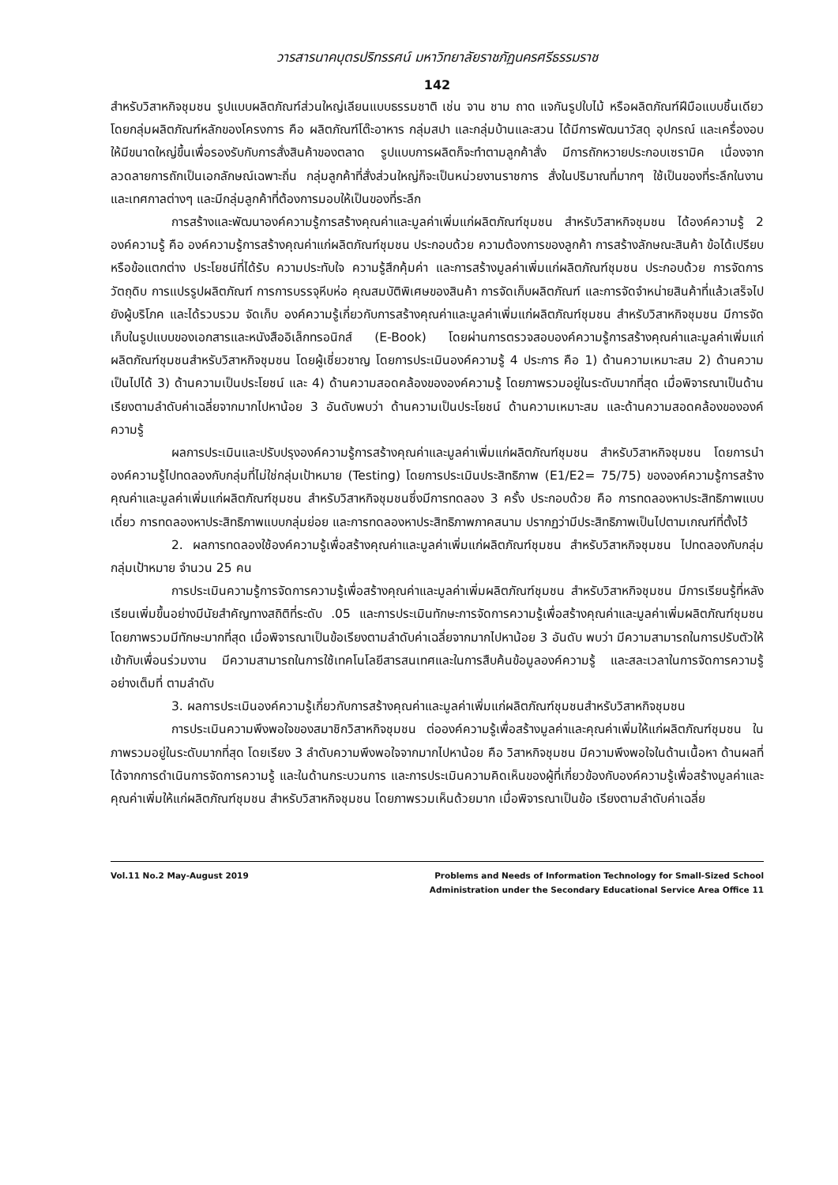วารสารนาคบุตรปริทรรศน์ มหาวิทยาลัยราชภัฏนครศรีธรรมราช
142
สำหรับวิสาหกิจชุมชน รูปแบบผลิตภัณฑ์ส่วนใหญ่เลียนแบบธรรมชาติ เช่น จาน ชาม ถาด แจกันรูปใบไม้ หรือผลิตภัณฑ์ฝีมือแบบชิ้นเดียว โดยกลุ่มผลิตภัณฑ์หลักของโครงการ คือ ผลิตภัณฑ์โต๊ะอาหาร กลุ่มสปา และกลุ่มบ้านและสวน ได้มีการพัฒนาวัสดุ อุปกรณ์ และเครื่องอบให้มีขนาดใหญ่ขึ้นเพื่อรองรับกับการสั่งสินค้าของตลาด รูปแบบการผลิตก็จะทำตามลูกค้าสั่ง มีการถักหวายประกอบเซรามิค เนื่องจากลวดลายการถักเป็นเอกลักษณ์เฉพาะถิ่น กลุ่มลูกค้าที่สั่งส่วนใหญ่ก็จะเป็นหน่วยงานราชการ สั่งในปริมาณที่มากๆ ใช้เป็นของที่ระลึกในงานและเทศกาลต่างๆ และมีกลุ่มลูกค้าที่ต้องการมอบให้เป็นของที่ระลึก
การสร้างและพัฒนาองค์ความรู้การสร้างคุณค่าและมูลค่าเพิ่มแก่ผลิตภัณฑ์ชุมชน สำหรับวิสาหกิจชุมชน ได้องค์ความรู้ 2 องค์ความรู้ คือ องค์ความรู้การสร้างคุณค่าแก่ผลิตภัณฑ์ชุมชน ประกอบด้วย ความต้องการของลูกค้า การสร้างลักษณะสินค้า ข้อได้เปรียบหรือข้อแตกต่าง ประโยชน์ที่ได้รับ ความประทับใจ ความรู้สึกคุ้มค่า และการสร้างมูลค่าเพิ่มแก่ผลิตภัณฑ์ชุมชน ประกอบด้วย การจัดการวัตถุดิบ การแปรรูปผลิตภัณฑ์ การการบรรจุหีบห่อ คุณสมบัติพิเศษของสินค้า การจัดเก็บผลิตภัณฑ์ และการจัดจำหน่ายสินค้าที่แล้วเสร็จไปยังผู้บริโภค และได้รวบรวม จัดเก็บ องค์ความรู้เกี่ยวกับการสร้างคุณค่าและมูลค่าเพิ่มแก่ผลิตภัณฑ์ชุมชน สำหรับวิสาหกิจชุมชน มีการจัดเก็บในรูปแบบของเอกสารและหนังสืออิเล็กทรอนิกส์ (E-Book) โดยผ่านการตรวจสอบองค์ความรู้การสร้างคุณค่าและมูลค่าเพิ่มแก่ผลิตภัณฑ์ชุมชนสำหรับวิสาหกิจชุมชน โดยผู้เชี่ยวชาญ โดยการประเมินองค์ความรู้ 4 ประการ คือ 1) ด้านความเหมาะสม 2) ด้านความเป็นไปได้ 3) ด้านความเป็นประโยชน์ และ 4) ด้านความสอดคล้องขององค์ความรู้ โดยภาพรวมอยู่ในระดับมากที่สุด เมื่อพิจารณาเป็นด้าน เรียงตามลำดับค่าเฉลี่ยจากมากไปหาน้อย 3 อันดับพบว่า ด้านความเป็นประโยชน์ ด้านความเหมาะสม และด้านความสอดคล้องขององค์ความรู้
ผลการประเมินและปรับปรุงองค์ความรู้การสร้างคุณค่าและมูลค่าเพิ่มแก่ผลิตภัณฑ์ชุมชน สำหรับวิสาหกิจชุมชน โดยการนำองค์ความรู้ไปทดลองกับกลุ่มที่ไม่ใช่กลุ่มเป้าหมาย (Testing) โดยการประเมินประสิทธิภาพ (E1/E2= 75/75) ขององค์ความรู้การสร้างคุณค่าและมูลค่าเพิ่มแก่ผลิตภัณฑ์ชุมชน สำหรับวิสาหกิจชุมชนซึ่งมีการทดลอง 3 ครั้ง ประกอบด้วย คือ การทดลองหาประสิทธิภาพแบบเดี่ยว การทดลองหาประสิทธิภาพแบบกลุ่มย่อย และการทดลองหาประสิทธิภาพภาคสนาม ปรากฏว่ามีประสิทธิภาพเป็นไปตามเกณฑ์ที่ตั้งไว้
2. ผลการทดลองใช้องค์ความรู้เพื่อสร้างคุณค่าและมูลค่าเพิ่มแก่ผลิตภัณฑ์ชุมชน สำหรับวิสาหกิจชุมชน ไปทดลองกับกลุ่มกลุ่มเป้าหมาย จำนวน 25 คน
การประเมินความรู้การจัดการความรู้เพื่อสร้างคุณค่าและมูลค่าเพิ่มผลิตภัณฑ์ชุมชน สำหรับวิสาหกิจชุมชน มีการเรียนรู้ที่หลังเรียนเพิ่มขึ้นอย่างมีนัยสำคัญทางสถิติที่ระดับ .05 และการประเมินทักษะการจัดการความรู้เพื่อสร้างคุณค่าและมูลค่าเพิ่มผลิตภัณฑ์ชุมชน โดยภาพรวมมีทักษะมากที่สุด เมื่อพิจารณาเป็นข้อเรียงตามลำดับค่าเฉลี่ยจากมากไปหาน้อย 3 อันดับ พบว่า มีความสามารถในการปรับตัวให้เข้ากับเพื่อนร่วมงาน มีความสามารถในการใช้เทคโนโลยีสารสนเทศและในการสืบค้นข้อมูลองค์ความรู้ และสละเวลาในการจัดการความรู้อย่างเต็มที่ ตามลำดับ
3. ผลการประเมินองค์ความรู้เกี่ยวกับการสร้างคุณค่าและมูลค่าเพิ่มแก่ผลิตภัณฑ์ชุมชนสำหรับวิสาหกิจชุมชน
การประเมินความพึงพอใจของสมาชิกวิสาหกิจชุมชน ต่อองค์ความรู้เพื่อสร้างมูลค่าและคุณค่าเพิ่มให้แก่ผลิตภัณฑ์ชุมชน ในภาพรวมอยู่ในระดับมากที่สุด โดยเรียง 3 ลำดับความพึงพอใจจากมากไปหาน้อย คือ วิสาหกิจชุมชน มีความพึงพอใจในด้านเนื้อหา ด้านผลที่ได้จากการดำเนินการจัดการความรู้ และในด้านกระบวนการ และการประเมินความคิดเห็นของผู้ที่เกี่ยวข้องกับองค์ความรู้เพื่อสร้างมูลค่าและคุณค่าเพิ่มให้แก่ผลิตภัณฑ์ชุมชน สำหรับวิสาหกิจชุมชน โดยภาพรวมเห็นด้วยมาก เมื่อพิจารณาเป็นข้อ เรียงตามลำดับค่าเฉลี่ย
Vol.11 No.2 May-August 2019 Problems and Needs of Information Technology for Small-Sized School
Administration under the Secondary Educational Service Area Office 11